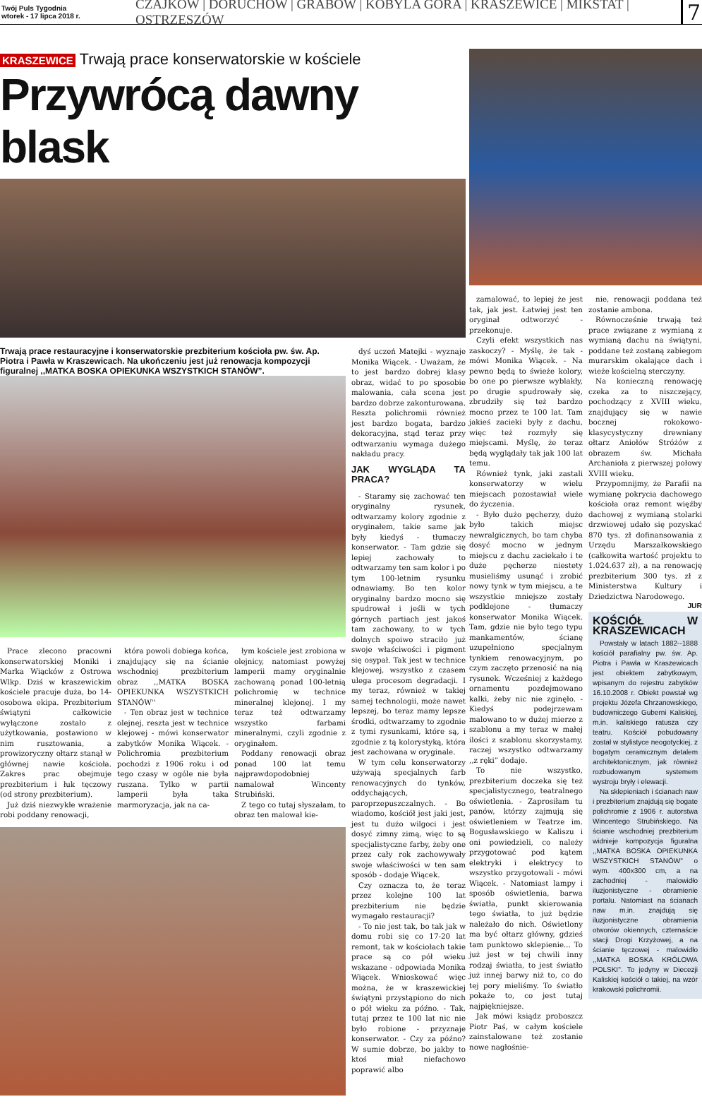Twój Puls Tygodnia
wtorek - 17 lipca 2018 r.
CZAJKÓW | DORUCHÓW | GRABÓW | KOBYLA GÓRA | KRASZEWICE | MIKSTAT | OSTRZESZÓW
7
KRASZEWICE Trwają prace konserwatorskie w kościele
Przywrócą dawny blask
Trwają prace restauracyjne i konserwatorskie prezbiterium kościoła pw. św. Ap. Piotra i Pawła w Kraszewicach. Na ukończeniu jest już renowacja kompozycji figuralnej ,,MATKA BOSKA OPIEKUNKA WSZYSTKICH STANÓW”.
Prace zlecono pracowni konserwatorskiej Moniki i Marka Wiącków z Ostrowa Wlkp. Dziś w kraszewickim kościele pracuje duża, bo 14-osobowa ekipa. Prezbiterium świątyni całkowicie wyłączone zostało z użytkowania, postawiono w nim rusztowania, a prowizoryczny ołtarz stanął w głównej nawie kościoła. Zakres prac obejmuje prezbiterium i łuk tęczowy (od strony prezbiterium).
Już dziś niezwykłe wrażenie robi poddany renowacji,
która powoli dobiega końca, znajdujący się na ścianie wschodniej prezbiterium obraz ,,MATKA BOSKA OPIEKUNKA WSZYSTKICH STANÓW''
- Ten obraz jest w technice olejnej, reszta jest w technice klejowej - mówi konserwator zabytków Monika Wiącek. - Polichromia prezbiterium pochodzi z 1906 roku i od tego czasy w ogóle nie była ruszana. Tylko w partii lamperii była taka marmoryzacja, jak na ca-
łym kościele jest zrobiona w olejnicy, natomiast powyżej lamperii mamy oryginalnie zachowaną ponad 100-letnią polichromię w technice mineralnej klejonej. I my teraz też odtwarzamy wszystko farbami mineralnymi, czyli zgodnie z oryginałem.
Poddany renowacji obraz ponad 100 lat temu najprawdopodobniej namalował Wincenty Strubiński.
Z tego co tutaj słyszałam, to obraz ten malował kie-
dyś uczeń Matejki - wyznaje Monika Wiącek. - Uważam, że to jest bardzo dobrej klasy obraz, widać to po sposobie malowania, cała scena jest bardzo dobrze zakonturowana. Reszta polichromii również jest bardzo bogata, bardzo dekoracyjna, stąd teraz przy odtwarzaniu wymaga dużego nakładu pracy.
JAK WYGLĄDA TA PRACA?
- Staramy się zachować ten oryginalny rysunek, odtwarzamy kolory zgodnie z oryginałem, takie same jak były kiedyś - tłumaczy konserwator. - Tam gdzie się lepiej zachowały to odtwarzamy ten sam kolor i po tym 100-letnim rysunku odnawiamy. Bo ten kolor oryginalny bardzo mocno się spudrował i jeśli w tych górnych partiach jest jakoś tam zachowany, to w tych dolnych spoiwo straciło już swoje właściwości i pigment się osypał. Tak jest w technice klejowej, wszystko z czasem ulega procesom degradacji. I my teraz, również w takiej samej technologii, może nawet lepszej, bo teraz mamy lepsze środki, odtwarzamy to zgodnie z tymi rysunkami, które są, i zgodnie z tą kolorystyką, która jest zachowana w oryginale.
W tym celu konserwatorzy używają specjalnych farb renowacyjnych do tynków, oddychających, paroprzepuszczalnych. - Bo wiadomo, kościół jest jaki jest, jest tu dużo wilgoci i jest dosyć zimny zimą, więc to są specjalistyczne farby, żeby one przez cały rok zachowywały swoje właściwości w ten sam sposób - dodaje Wiącek.
Czy oznacza to, że teraz przez kolejne 100 lat prezbiterium nie będzie wymagało restauracji?
- To nie jest tak, bo tak jak w domu robi się co 17-20 lat remont, tak w kościołach takie prace są co pół wieku wskazane - odpowiada Monika Wiącek. Wnioskować więc można, że w kraszewickiej świątyni przystąpiono do nich o pół wieku za późno. - Tak, tutaj przez te 100 lat nic nie było robione - przyznaje konserwator. - Czy za późno? W sumie dobrze, bo jakby to ktoś miał niefachowo poprawić albo
zamalować, to lepiej że jest tak, jak jest. Łatwiej jest ten oryginał odtworzyć - przekonuje.
Czyli efekt wszystkich nas zaskoczy? - Myślę, że tak - mówi Monika Wiącek. - Na pewno będą to świeże kolory, bo one po pierwsze wyblakły, po drugie spudrowały się, zbrudziły się też bardzo mocno przez te 100 lat. Tam jakieś zacieki były z dachu, więc też rozmyły się miejscami. Myślę, że teraz będą wyglądały tak jak 100 lat temu.
Również tynk, jaki zastali konserwatorzy w wielu miejscach pozostawiał wiele do życzenia.
- Było dużo pęcherzy, dużo było takich miejsc newralgicznych, bo tam chyba dosyć mocno w jednym miejscu z dachu zaciekało i te duże pęcherze niestety musieliśmy usunąć i zrobić nowy tynk w tym miejscu, a te wszystkie mniejsze zostały podklejone - tłumaczy konserwator Monika Wiącek. Tam, gdzie nie było tego typu mankamentów, ścianę uzupełniono specjalnym tynkiem renowacyjnym, po czym zaczęto przenosić na nią rysunek. Wcześniej z każdego ornamentu pozdejmowano kalki, żeby nic nie zginęło. - Kiedyś podejrzewam malowano to w dużej mierze z szablonu a my teraz w małej ilości z szablonu skorzystamy, raczej wszystko odtwarzamy ,,z ręki” dodaje.
To nie wszystko, prezbiterium doczeka się też specjalistycznego, teatralnego oświetlenia. - Zaprosiłam tu panów, którzy zajmują się oświetleniem w Teatrze im. Bogusławskiego w Kaliszu i oni powiedzieli, co należy przygotować pod kątem elektryki i elektrycy to wszystko przygotowali - mówi Wiącek. - Natomiast lampy i sposób oświetlenia, barwa światła, punkt skierowania tego światła, to już będzie należało do nich. Oświetlony ma być ołtarz główny, gdzieś tam punktowo sklepienie... To już jest w tej chwili inny rodzaj światła, to jest światło już innej barwy niż to, co do tej pory mieliśmy. To światło pokaże to, co jest tutaj najpiękniejsze.
Jak mówi ksiądz proboszcz Piotr Paś, w całym kościele zainstalowane też zostanie nowe nagłośnie-
nie, renowacji poddana też zostanie ambona.
Równocześnie trwają też prace związane z wymianą z wymianą dachu na świątyni, poddane też zostaną zabiegom murarskim okalające dach i wieże kościelną sterczyny.
Na konieczną renowację czeka za to niszczejący, pochodzący z XVIII wieku, znajdujący się w nawie bocznej rokokowo-klasycystyczny drewniany ołtarz Aniołów Stróżów z obrazem św. Michała Archanioła z pierwszej połowy XVIII wieku.
Przypomnijmy, że Parafii na wymianę pokrycia dachowego kościoła oraz remont więźby dachowej z wymianą stolarki drzwiowej udało się pozyskać 870 tys. zł dofinansowania z Urzędu Marszałkowskiego (całkowita wartość projektu to 1.024.637 zł), a na renowację prezbiterium 300 tys. zł z Ministerstwa Kultury i Dziedzictwa Narodowego.
JUR
KOŚCIÓŁ W KRASZEWICACH
Powstały w latach 1882--1888 kościół parafialny pw. św. Ap. Piotra i Pawła w Kraszewicach jest obiektem zabytkowym, wpisanym do rejestru zabytków 16.10.2008 r. Obiekt powstał wg projektu Józefa Chrzanowskiego, budowniczego Guberni Kaliskiej, m.in. kaliskiego ratusza czy teatru. Kościół pobudowany został w stylistyce neogotyckiej, z bogatym ceramicznym detalem architektonicznym, jak również rozbudowanym systemem wystroju bryły i elewacji.
Na sklepieniach i ścianach naw i prezbiterium znajdują się bogate polichromie z 1906 r. autorstwa Wincentego Strubińskiego. Na ścianie wschodniej prezbiterium widnieje kompozycja figuralna ,,MATKA BOSKA OPIEKUNKA WSZYSTKICH STANÓW'' o wym. 400x300 cm, a na zachodniej - malowidło iluzjonistyczne - obramienie portalu. Natomiast na ścianach naw m.in. znajdują się iluzjonistyczne obramienia otworów okiennych, czternaście stacji Drogi Krzyżowej, a na ścianie tęczowej - malowidło ,,MATKA BOSKA KRÓLOWA POLSKI''. To jedyny w Diecezji Kaliskiej kościół o takiej, na wzór krakowski polichromii.